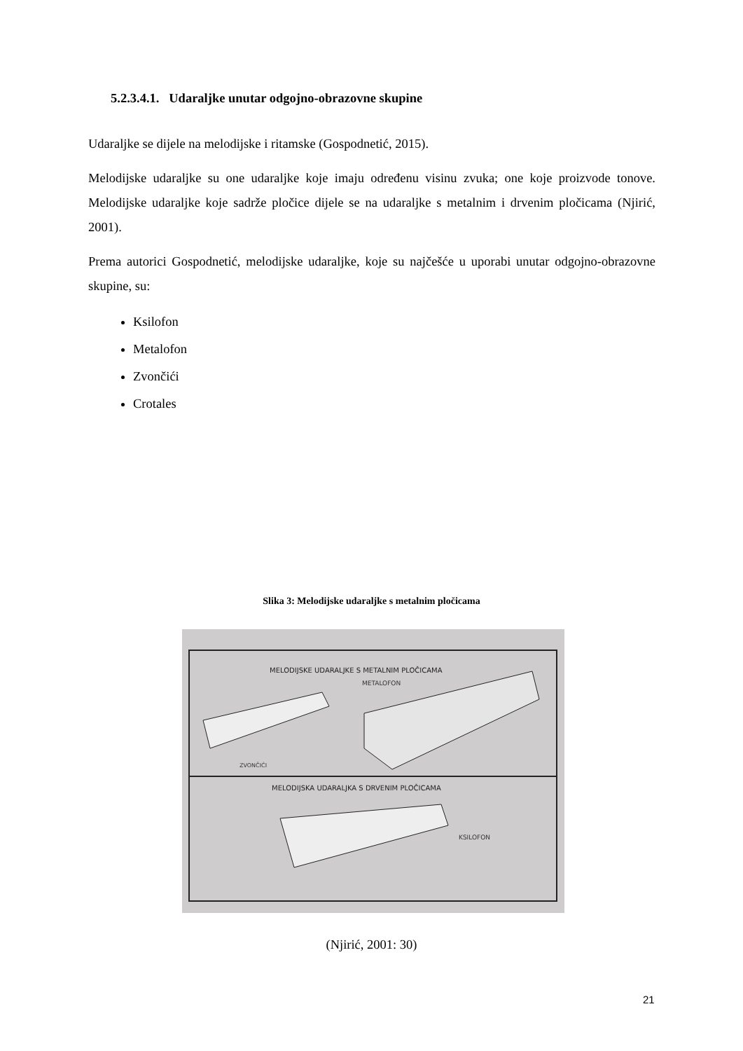5.2.3.4.1. Udaraljke unutar odgojno-obrazovne skupine
Udaraljke se dijele na melodijske i ritamske (Gospodnetić, 2015).
Melodijske udaraljke su one udaraljke koje imaju određenu visinu zvuka; one koje proizvode tonove. Melodijske udaraljke koje sadrže pločice dijele se na udaraljke s metalnim i drvenim pločicama (Njirić, 2001).
Prema autorici Gospodnetić, melodijske udaraljke, koje su najčešće u uporabi unutar odgojno-obrazovne skupine, su:
Ksilofon
Metalofon
Zvončići
Crotales
Slika 3: Melodijske udaraljke s metalnim pločicama
MELODIJSKE UDARALJKE S METALNIM PLOČICAMA
METALOFON
ZVONČIĆI
MELODIJSKA UDARALJKA S DRVENIM PLOČICAMA
KSILOFON
(Njirić, 2001: 30)
21